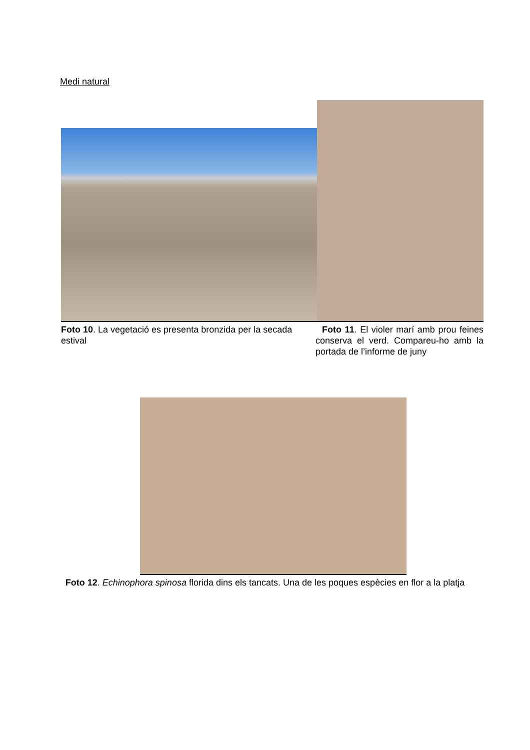Medi natural
Foto 10. La vegetació es presenta bronzida per la secada estival
Foto 11. El violer marí amb prou feines conserva el verd. Compareu-ho amb la portada de l’informe de juny
Foto 12. Echinophora spinosa florida dins els tancats. Una de les poques espècies en flor a la platja